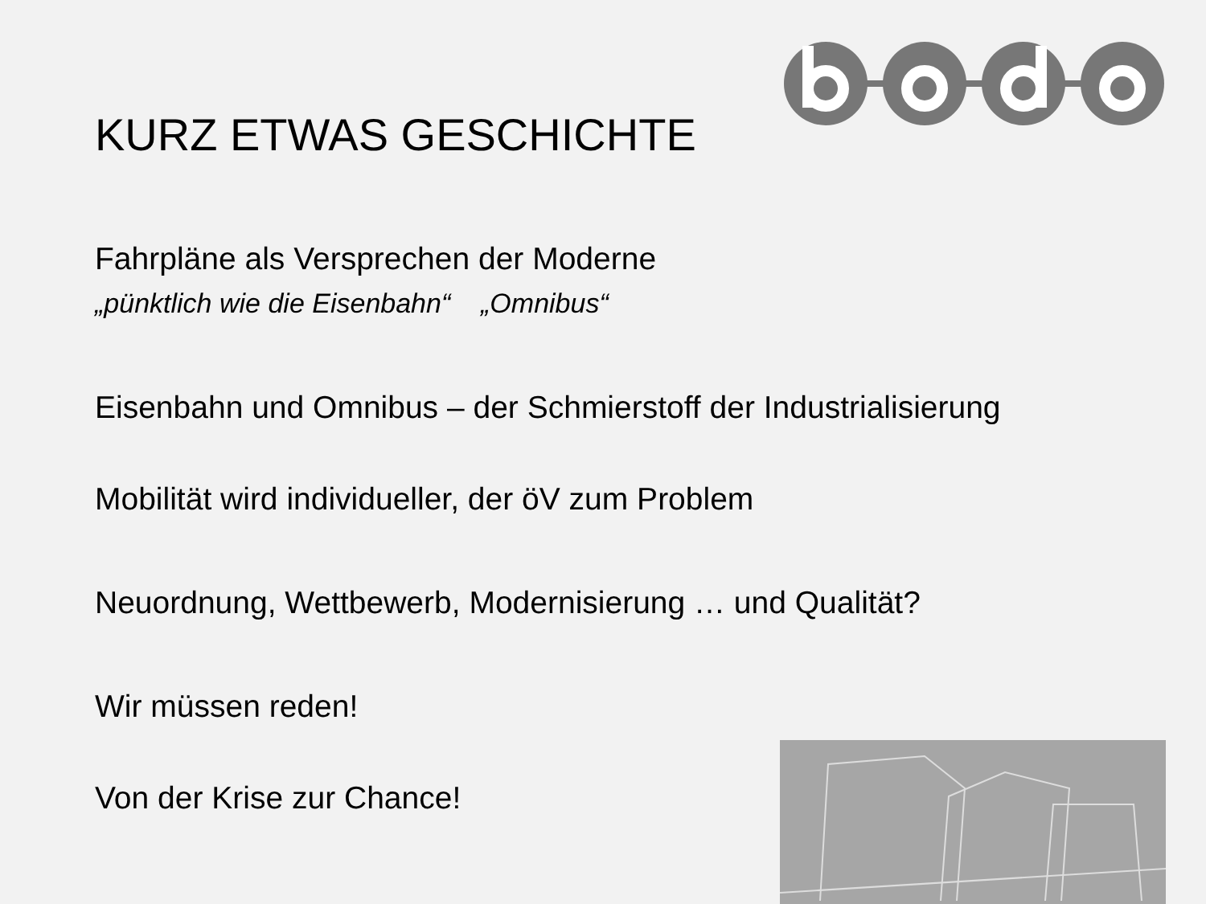KURZ ETWAS GESCHICHTE
Fahrpläne als Versprechen der Moderne
„pünktlich wie die Eisenbahn“ „Omnibus“
Eisenbahn und Omnibus – der Schmierstoff der Industrialisierung
Mobilität wird individueller, der öV zum Problem
Neuordnung, Wettbewerb, Modernisierung … und Qualität?
Wir müssen reden!
Von der Krise zur Chance!